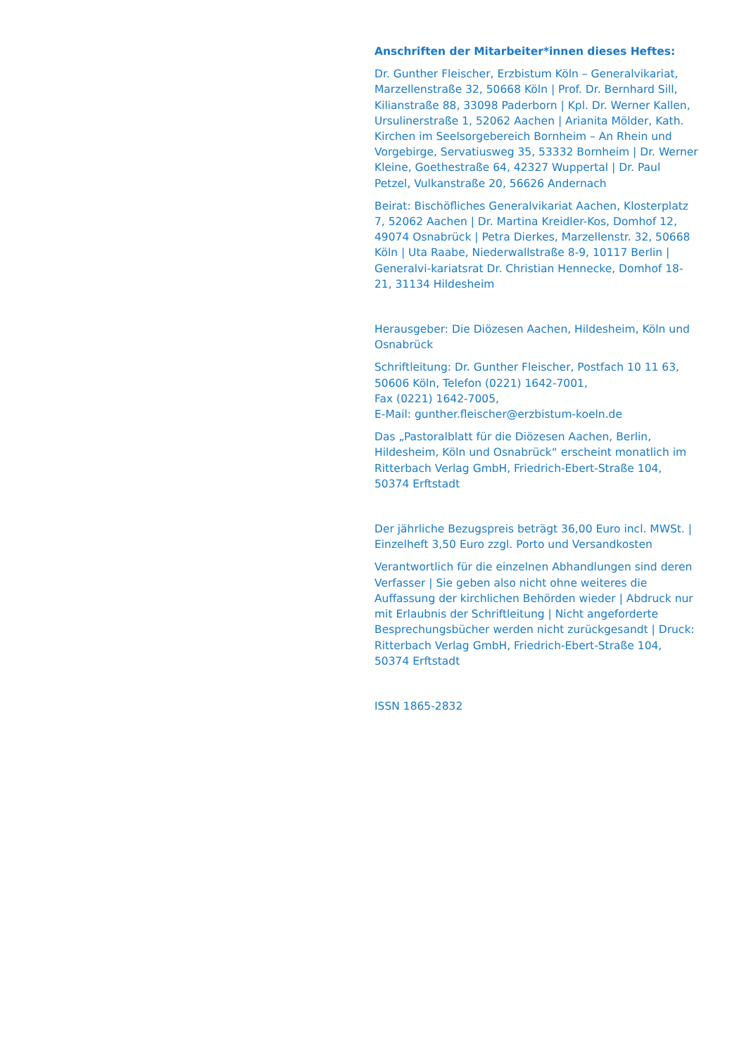Anschriften der Mitarbeiter*innen dieses Heftes:
Dr. Gunther Fleischer, Erzbistum Köln – Generalvikariat, Marzellenstraße 32, 50668 Köln | Prof. Dr. Bernhard Sill, Kilianstraße 88, 33098 Paderborn | Kpl. Dr. Werner Kallen, Ursulinerstraße 1, 52062 Aachen | Arianita Mölder, Kath. Kirchen im Seelsorgebereich Bornheim – An Rhein und Vorgebirge, Servatiusweg 35, 53332 Bornheim | Dr. Werner Kleine, Goethestraße 64, 42327 Wuppertal | Dr. Paul Petzel, Vulkanstraße 20, 56626 Andernach
Beirat: Bischöfliches Generalvikariat Aachen, Klosterplatz 7, 52062 Aachen | Dr. Martina Kreidler-Kos, Domhof 12, 49074 Osnabrück | Petra Dierkes, Marzellenstr. 32, 50668 Köln | Uta Raabe, Niederwallstraße 8-9, 10117 Berlin | Generalvi-kariatsrat Dr. Christian Hennecke, Domhof 18-21, 31134 Hildesheim
Herausgeber: Die Diözesen Aachen, Hildesheim, Köln und Osnabrück
Schriftleitung: Dr. Gunther Fleischer, Postfach 10 11 63, 50606 Köln, Telefon (0221) 1642-7001,
Fax (0221) 1642-7005,
E-Mail: gunther.fleischer@erzbistum-koeln.de
Das „Pastoralblatt für die Diözesen Aachen, Berlin, Hildesheim, Köln und Osnabrück“ erscheint monatlich im Ritterbach Verlag GmbH, Friedrich-Ebert-Straße 104, 50374 Erftstadt
Der jährliche Bezugspreis beträgt 36,00 Euro incl. MWSt. | Einzelheft 3,50 Euro zzgl. Porto und Versandkosten
Verantwortlich für die einzelnen Abhandlungen sind deren Verfasser | Sie geben also nicht ohne weiteres die Auffassung der kirchlichen Behörden wieder | Abdruck nur mit Erlaubnis der Schriftleitung | Nicht angeforderte Besprechungsbücher werden nicht zurückgesandt | Druck: Ritterbach Verlag GmbH, Friedrich-Ebert-Straße 104, 50374 Erftstadt
ISSN 1865-2832